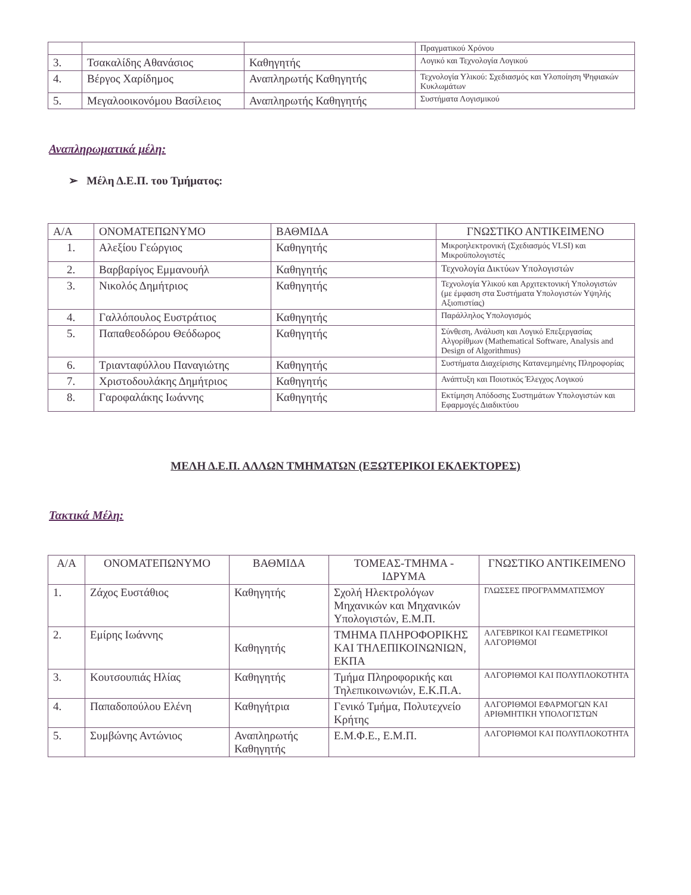| | | | Πραγματικού Χρόνου |
| 3. | Τσακαλίδης Αθανάσιος | Καθηγητής | Λογικό και Τεχνολογία Λογικού |
| 4. | Βέργος Χαρίδημος | Αναπληρωτής Καθηγητής | Τεχνολογία Υλικού: Σχεδιασμός και Υλοποίηση Ψηφιακών Κυκλωμάτων |
| 5. | Μεγαλοοικονόμου Βασίλειος | Αναπληρωτής Καθηγητής | Συστήματα Λογισμικού |
Αναπληρωματικά μέλη:
➢ Μέλη Δ.Ε.Π. του Τμήματος:
| Α/Α | ΟΝΟΜΑΤΕΠΩΝΥΜΟ | ΒΑΘΜΙΔΑ | ΓΝΩΣΤΙΚΟ ΑΝΤΙΚΕΙΜΕΝΟ |
| --- | --- | --- | --- |
| 1. | Αλεξίου Γεώργιος | Καθηγητής | Μικροηλεκτρονική (Σχεδιασμός VLSI) και Μικροϋπολογιστές |
| 2. | Βαρβαρίγος Εμμανουήλ | Καθηγητής | Τεχνολογία Δικτύων Υπολογιστών |
| 3. | Νικολός Δημήτριος | Καθηγητής | Τεχνολογία Υλικού και Αρχιτεκτονική Υπολογιστών (με έμφαση στα Συστήματα Υπολογιστών Υψηλής Αξιοπιστίας) |
| 4. | Γαλλόπουλος Ευστράτιος | Καθηγητής | Παράλληλος Υπολογισμός |
| 5. | Παπαθεοδώρου Θεόδωρος | Καθηγητής | Σύνθεση, Ανάλυση και Λογικό Επεξεργασίας Αλγορίθμων (Mathematical Software, Analysis and Design of Algorithmus) |
| 6. | Τριανταφύλλου Παναγιώτης | Καθηγητής | Συστήματα Διαχείρισης Κατανεμημένης Πληροφορίας |
| 7. | Χριστοδουλάκης Δημήτριος | Καθηγητής | Ανάπτυξη και Ποιοτικός Έλεγχος Λογικού |
| 8. | Γαροφαλάκης Ιωάννης | Καθηγητής | Εκτίμηση Απόδοσης Συστημάτων Υπολογιστών και Εφαρμογές Διαδικτύου |
ΜΕΛΗ Δ.Ε.Π. ΑΛΛΩΝ ΤΜΗΜΑΤΩΝ (ΕΞΩΤΕΡΙΚΟΙ ΕΚΛΕΚΤΟΡΕΣ)
Τακτικά Μέλη:
| Α/Α | ΟΝΟΜΑΤΕΠΩΝΥΜΟ | ΒΑΘΜΙΔΑ | ΤΟΜΕΑΣ-ΤΜΗΜΑ - ΙΔΡΥΜΑ | ΓΝΩΣΤΙΚΟ ΑΝΤΙΚΕΙΜΕΝΟ |
| --- | --- | --- | --- | --- |
| 1. | Ζάχος Ευστάθιος | Καθηγητής | Σχολή Ηλεκτρολόγων Μηχανικών και Μηχανικών Υπολογιστών, Ε.Μ.Π. | ΓΛΩΣΣΕΣ ΠΡΟΓΡΑΜΜΑΤΙΣΜΟΥ |
| 2. | Εμίρης Ιωάννης | Καθηγητής | ΤΜΗΜΑ ΠΛΗΡΟΦΟΡΙΚΗΣ ΚΑΙ ΤΗΛΕΠΙΚΟΙΝΩΝΙΩΝ, ΕΚΠΑ | ΑΛΓΕΒΡΙΚΟΙ ΚΑΙ ΓΕΩΜΕΤΡΙΚΟΙ ΑΛΓΟΡΙΘΜΟΙ |
| 3. | Κουτσουπιάς Ηλίας | Καθηγητής | Τμήμα Πληροφορικής και Τηλεπικοινωνιών, Ε.Κ.Π.Α. | ΑΛΓΟΡΙΘΜΟΙ ΚΑΙ ΠΟΛΥΠΛΟΚΟΤΗΤΑ |
| 4. | Παπαδοπούλου Ελένη | Καθηγήτρια | Γενικό Τμήμα, Πολυτεχνείο Κρήτης | ΑΛΓΟΡΙΘΜΟΙ ΕΦΑΡΜΟΓΩΝ ΚΑΙ ΑΡΙΘΜΗΤΙΚΗ ΥΠΟΛΟΓΙΣΤΩΝ |
| 5. | Συμβώνης Αντώνιος | Αναπληρωτής Καθηγητής | Ε.Μ.Φ.Ε., Ε.Μ.Π. | ΑΛΓΟΡΙΘΜΟΙ ΚΑΙ ΠΟΛΥΠΛΟΚΟΤΗΤΑ |